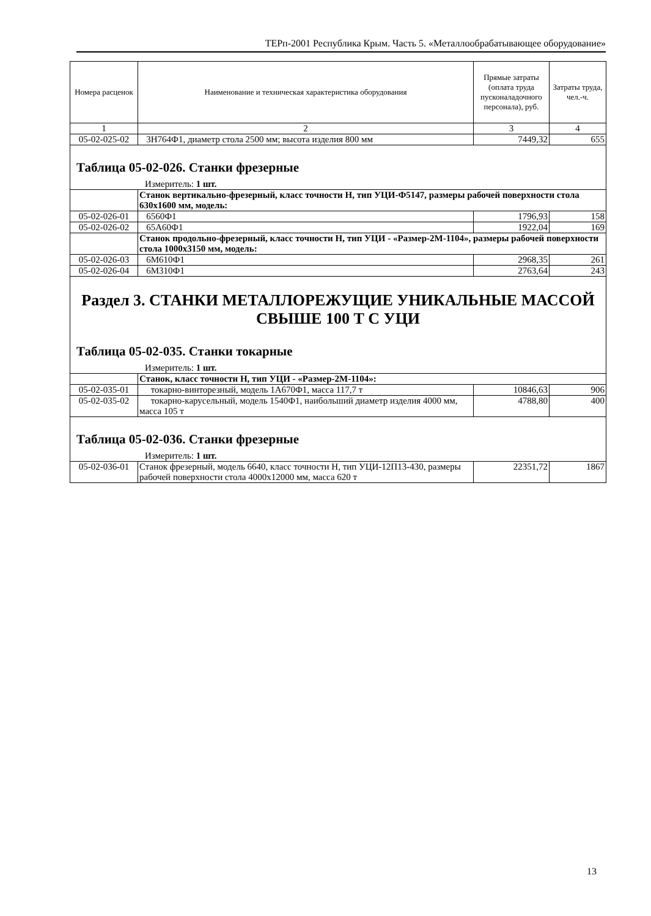ТЕРп-2001 Республика Крым. Часть 5. «Металлообрабатывающее оборудование»
| Номера расценок | Наименование и техническая характеристика оборудования | Прямые затраты (оплата труда пусконаладочного персонала), руб. | Затраты труда, чел.-ч. |
| --- | --- | --- | --- |
| 1 | 2 | 3 | 4 |
| 05-02-025-02 | 3Н764Ф1, диаметр стола 2500 мм; высота изделия 800 мм | 7449,32 | 655 |
Таблица 05-02-026. Станки фрезерные
Измеритель: 1 шт.
| | Станок вертикально-фрезерный, класс точности Н, тип УЦИ-Ф5147, размеры рабочей поверхности стола 630x1600 мм, модель: | | |
| 05-02-026-01 | 6560Ф1 | 1796,93 | 158 |
| 05-02-026-02 | 65А60Ф1 | 1922,04 | 169 |
| | Станок продольно-фрезерный, класс точности Н, тип УЦИ - «Размер-2М-1104», размеры рабочей поверхности стола 1000x3150 мм, модель: | | |
| 05-02-026-03 | 6М610Ф1 | 2968,35 | 261 |
| 05-02-026-04 | 6М310Ф1 | 2763,64 | 243 |
Раздел 3. СТАНКИ МЕТАЛЛОРЕЖУЩИЕ УНИКАЛЬНЫЕ МАССОЙ СВЫШЕ 100 Т С УЦИ
Таблица 05-02-035. Станки токарные
Измеритель: 1 шт.
| | Станок, класс точности Н, тип УЦИ - «Размер-2М-1104»: | | |
| 05-02-035-01 | токарно-винторезный, модель 1А670Ф1, масса 117,7 т | 10846,63 | 906 |
| 05-02-035-02 | токарно-карусельный, модель 1540Ф1, наибольший диаметр изделия 4000 мм, масса 105 т | 4788,80 | 400 |
Таблица 05-02-036. Станки фрезерные
Измеритель: 1 шт.
| 05-02-036-01 | Станок фрезерный, модель 6640, класс точности Н, тип УЦИ-12П13-430, размеры рабочей поверхности стола 4000x12000 мм, масса 620 т | 22351,72 | 1867 |
13